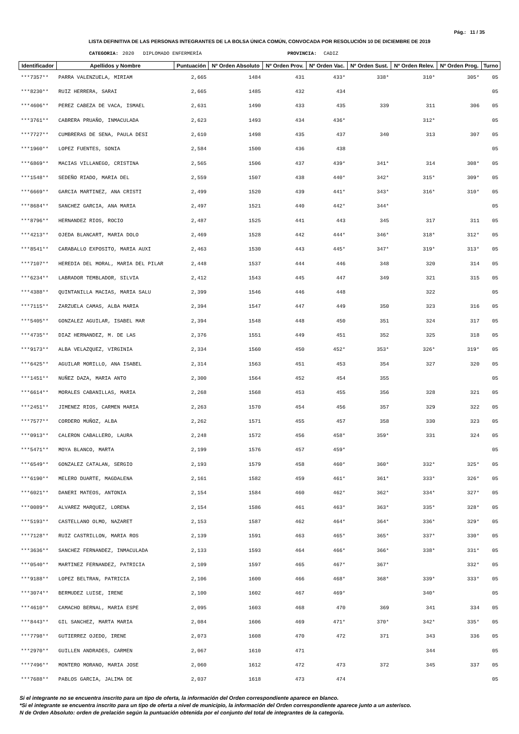Pág.: 11 / 35
LISTA DEFINITIVA DE LAS PERSONAS INTEGRANTES DE LA BOLSA ÚNICA COMÚN, CONVOCADA POR RESOLUCIÓN 10 DE DICIEMBRE DE 2019
CATEGORIA: 2020 DIPLOMADO ENFERMERÍA PROVINCIA: CADIZ
| Identificador | Apellidos y Nombre | Puntuación | Nº Orden Absoluto | Nº Orden Prov. | Nº Orden Vac. | Nº Orden Sust. | Nº Orden Relev. | Nº Orden Prog. | Turno |
| --- | --- | --- | --- | --- | --- | --- | --- | --- | --- |
| ***7357** | PARRA VALENZUELA, MIRIAM | 2,665 | 1484 | 431 | 433* | 338* | 310* | 305* | 05 |
| ***8230** | RUIZ HERRERA, SARAI | 2,665 | 1485 | 432 | 434 | | | | 05 |
| ***4606** | PEREZ CABEZA DE VACA, ISMAEL | 2,631 | 1490 | 433 | 435 | 339 | 311 | 306 | 05 |
| ***3761** | CABRERA PRUAÑO, INMACULADA | 2,623 | 1493 | 434 | 436* | | 312* | | 05 |
| ***7727** | CUMBRERAS DE SENA, PAULA DESI | 2,610 | 1498 | 435 | 437 | 340 | 313 | 307 | 05 |
| ***1960** | LOPEZ FUENTES, SONIA | 2,584 | 1500 | 436 | 438 | | | | 05 |
| ***6869** | MACIAS VILLANEGO, CRISTINA | 2,565 | 1506 | 437 | 439* | 341* | 314 | 308* | 05 |
| ***1548** | SEDEÑO RIADO, MARIA DEL | 2,559 | 1507 | 438 | 440* | 342* | 315* | 309* | 05 |
| ***6669** | GARCIA MARTINEZ, ANA CRISTI | 2,499 | 1520 | 439 | 441* | 343* | 316* | 310* | 05 |
| ***8684** | SANCHEZ GARCIA, ANA MARIA | 2,497 | 1521 | 440 | 442* | 344* | | | 05 |
| ***8796** | HERNANDEZ RIOS, ROCIO | 2,487 | 1525 | 441 | 443 | 345 | 317 | 311 | 05 |
| ***4213** | OJEDA BLANCART, MARIA DOLO | 2,469 | 1528 | 442 | 444* | 346* | 318* | 312* | 05 |
| ***8541** | CARABALLO EXPOSITO, MARIA AUXI | 2,463 | 1530 | 443 | 445* | 347* | 319* | 313* | 05 |
| ***7107** | HEREDIA DEL MORAL, MARIA DEL PILAR | 2,448 | 1537 | 444 | 446 | 348 | 320 | 314 | 05 |
| ***6234** | LABRADOR TEMBLADOR, SILVIA | 2,412 | 1543 | 445 | 447 | 349 | 321 | 315 | 05 |
| ***4388** | QUINTANILLA MACIAS, MARIA SALU | 2,399 | 1546 | 446 | 448 | | 322 | | 05 |
| ***7115** | ZARZUELA CAMAS, ALBA MARIA | 2,394 | 1547 | 447 | 449 | 350 | 323 | 316 | 05 |
| ***5405** | GONZALEZ AGUILAR, ISABEL MAR | 2,394 | 1548 | 448 | 450 | 351 | 324 | 317 | 05 |
| ***4735** | DIAZ HERNANDEZ, M. DE LAS | 2,376 | 1551 | 449 | 451 | 352 | 325 | 318 | 05 |
| ***9173** | ALBA VELAZQUEZ, VIRGINIA | 2,334 | 1560 | 450 | 452* | 353* | 326* | 319* | 05 |
| ***6425** | AGUILAR MORILLO, ANA ISABEL | 2,314 | 1563 | 451 | 453 | 354 | 327 | 320 | 05 |
| ***1451** | NUÑEZ DAZA, MARIA ANTO | 2,300 | 1564 | 452 | 454 | 355 | | | 05 |
| ***6614** | MORALES CABANILLAS, MARIA | 2,268 | 1568 | 453 | 455 | 356 | 328 | 321 | 05 |
| ***2451** | JIMENEZ RIOS, CARMEN MARIA | 2,263 | 1570 | 454 | 456 | 357 | 329 | 322 | 05 |
| ***7577** | CORDERO MUÑOZ, ALBA | 2,262 | 1571 | 455 | 457 | 358 | 330 | 323 | 05 |
| ***0913** | CALERON CABALLERO, LAURA | 2,248 | 1572 | 456 | 458* | 359* | 331 | 324 | 05 |
| ***5471** | MOYA BLANCO, MARTA | 2,199 | 1576 | 457 | 459* | | | | 05 |
| ***6549** | GONZALEZ CATALAN, SERGIO | 2,193 | 1579 | 458 | 460* | 360* | 332* | 325* | 05 |
| ***6190** | MELERO DUARTE, MAGDALENA | 2,161 | 1582 | 459 | 461* | 361* | 333* | 326* | 05 |
| ***6021** | DANERI MATEOS, ANTONIA | 2,154 | 1584 | 460 | 462* | 362* | 334* | 327* | 05 |
| ***0089** | ALVAREZ MARQUEZ, LORENA | 2,154 | 1586 | 461 | 463* | 363* | 335* | 328* | 05 |
| ***5193** | CASTELLANO OLMO, NAZARET | 2,153 | 1587 | 462 | 464* | 364* | 336* | 329* | 05 |
| ***7128** | RUIZ CASTRILLON, MARIA ROS | 2,139 | 1591 | 463 | 465* | 365* | 337* | 330* | 05 |
| ***3636** | SANCHEZ FERNANDEZ, INMACULADA | 2,133 | 1593 | 464 | 466* | 366* | 338* | 331* | 05 |
| ***0540** | MARTINEZ FERNANDEZ, PATRICIA | 2,109 | 1597 | 465 | 467* | 367* | | 332* | 05 |
| ***9188** | LOPEZ BELTRAN, PATRICIA | 2,106 | 1600 | 466 | 468* | 368* | 339* | 333* | 05 |
| ***3074** | BERMUDEZ LUISE, IRENE | 2,100 | 1602 | 467 | 469* | | 340* | | 05 |
| ***4610** | CAMACHO BERNAL, MARIA ESPE | 2,095 | 1603 | 468 | 470 | 369 | 341 | 334 | 05 |
| ***8443** | GIL SANCHEZ, MARTA MARIA | 2,084 | 1606 | 469 | 471* | 370* | 342* | 335* | 05 |
| ***7798** | GUTIERREZ OJEDO, IRENE | 2,073 | 1608 | 470 | 472 | 371 | 343 | 336 | 05 |
| ***2970** | GUILLEN ANDRADES, CARMEN | 2,067 | 1610 | 471 | | | 344 | | 05 |
| ***7496** | MONTERO MORANO, MARIA JOSE | 2,060 | 1612 | 472 | 473 | 372 | 345 | 337 | 05 |
| ***7688** | PABLOS GARCIA, JALIMA DE | 2,037 | 1618 | 473 | 474 | | | | 05 |
Si el integrante no se encuentra inscrito para un tipo de oferta, la información del Orden correspondiente aparece en blanco.
*Si el integrante se encuentra inscrito para un tipo de oferta a nivel de municipio, la información del Orden correspondiente aparece junto a un asterisco.
N de Orden Absoluto: orden de prelación según la puntuación obtenida por el conjunto del total de integrantes de la categoría.